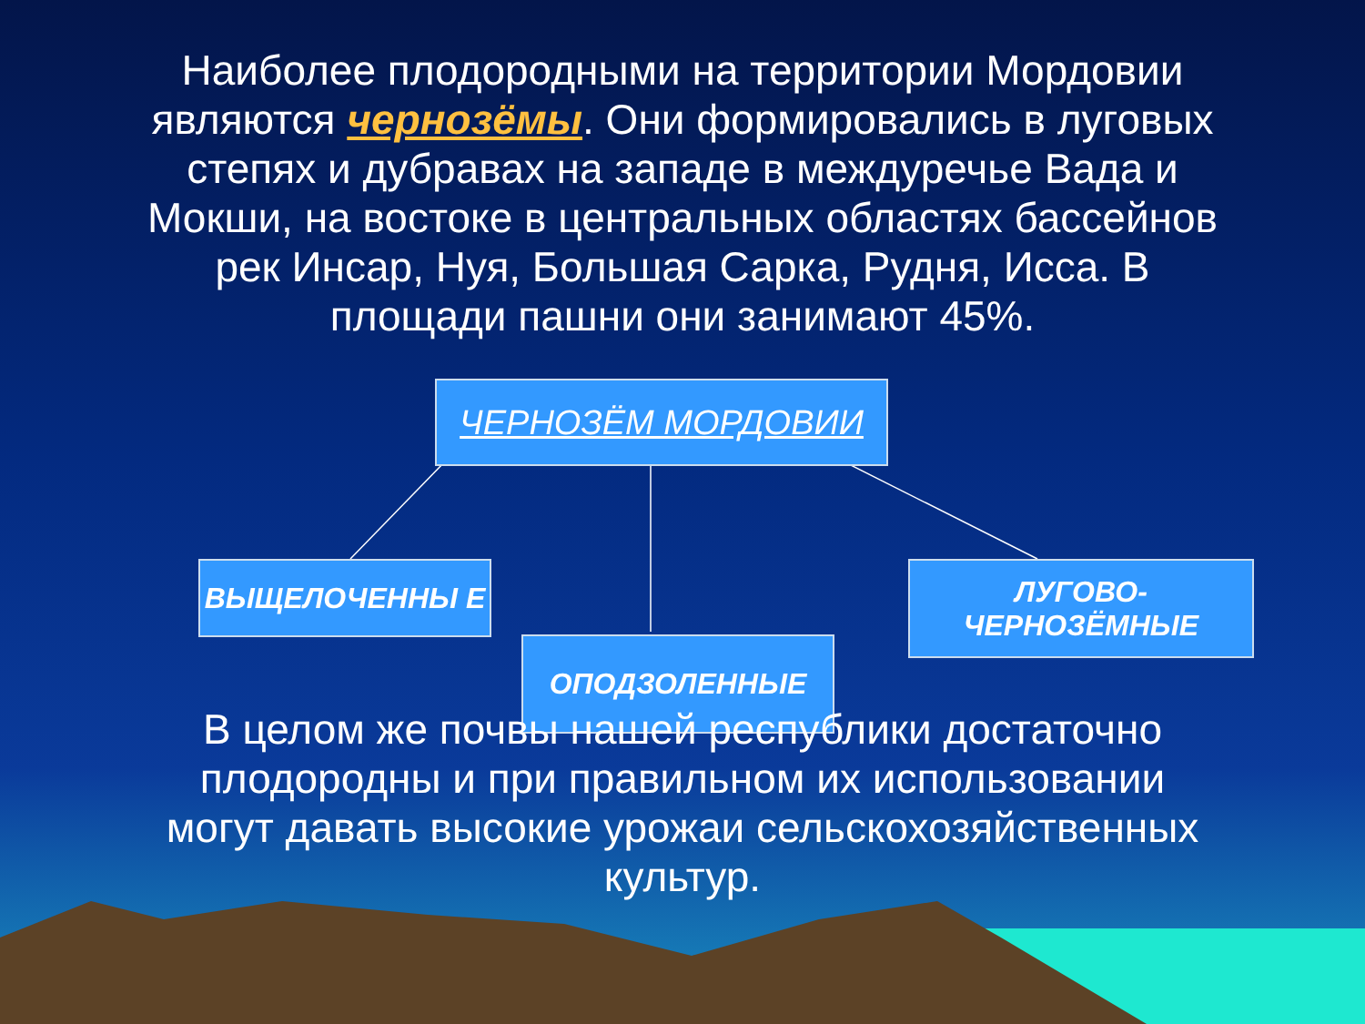Наиболее плодородными на территории Мордовии являются чернозёмы. Они формировались в луговых степях и дубравах на западе в междуречье Вада и Мокши, на востоке в центральных областях бассейнов рек Инсар, Нуя, Большая Сарка, Рудня, Исса. В площади пашни они занимают 45%.
ЧЕРНОЗЁМ МОРДОВИИ
ВЫЩЕЛОЧЕННЫ Е
ОПОДЗОЛЕННЫЕ
ЛУГОВО-ЧЕРНОЗЁМНЫЕ
В целом же почвы нашей республики достаточно плодородны и при правильном их использовании могут давать высокие урожаи сельскохозяйственных культур.